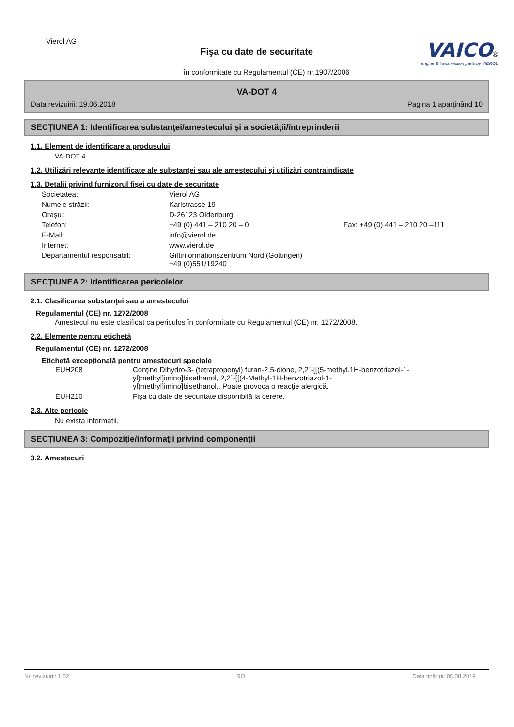Vierol AG
Fişa cu date de securitate
în conformitate cu Regulamentul (CE) nr.1907/2006
VAICO®
engine & transmission parts by VIEROL
VA-DOT 4
Data revizuirii: 19.06.2018 Pagina 1 aparţinând 10
SECŢIUNEA 1: Identificarea substanţei/amestecului şi a societăţii/întreprinderii
1.1. Element de identificare a produsului
VA-DOT 4
1.2. Utilizări relevante identificate ale substanţei sau ale amestecului şi utilizări contraindicate
1.3. Detalii privind furnizorul fişei cu date de securitate
Societatea: Vierol AG Numele străzii: Karlstrasse 19 Oraşul: D-26123 Oldenburg Telefon: +49 (0) 441 – 210 20 – 0 Fax: +49 (0) 441 – 210 20 –111 E-Mail: info@vierol.de Internet: www.vierol.de Departamentul responsabil: Giftinformationszentrum Nord (Göttingen)
+49 (0)551/19240
SECŢIUNEA 2: Identificarea pericolelor
2.1. Clasificarea substanţei sau a amestecului
Regulamentul (CE) nr. 1272/2008
Amestecul nu este clasificat ca periculos în conformitate cu Regulamentul (CE) nr. 1272/2008.
2.2. Elemente pentru etichetă
Regulamentul (CE) nr. 1272/2008
Etichetă excepţională pentru amestecuri speciale
EUH208 Conţine Dihydro-3- (tetrapropenyl) furan-2,5-dione, 2,2`-[[(5-methyl.1H-benzotriazol-1-yl)methyl]imino]bisethanol, 2,2´-[[(4-Methyl-1H-benzotriazol-1-yl)methyl]imino]bisethanol.. Poate provoca o reacţie alergică. EUH210 Fişa cu date de securitate disponibilă la cerere.
2.3. Alte pericole
Nu exista informatii.
SECŢIUNEA 3: Compoziţie/informaţii privind componenţii
3.2. Amestecuri
Nr. revizuirii: 1,02 RO Data tipăririi: 05.08.2019